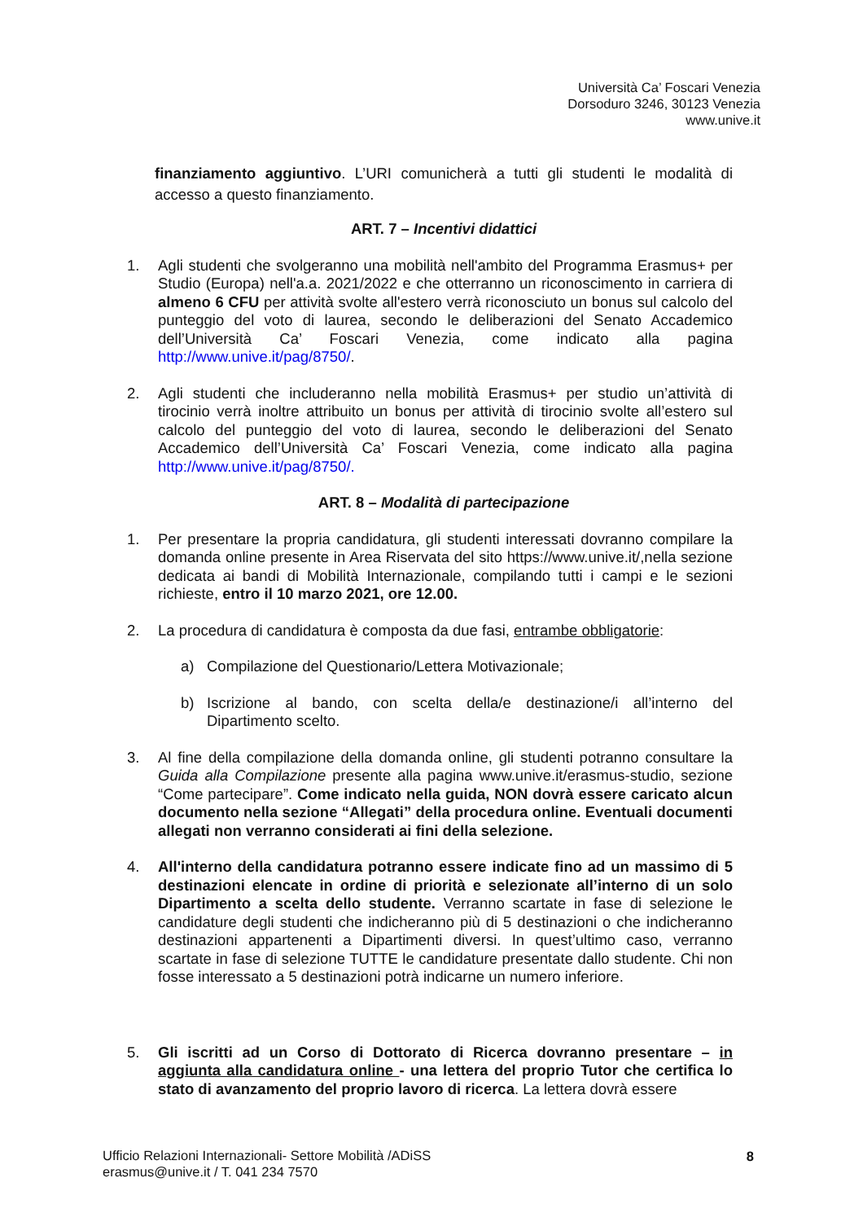Università Ca’ Foscari Venezia
Dorsoduro 3246, 30123 Venezia
www.unive.it
finanziamento aggiuntivo. L’URI comunicherà a tutti gli studenti le modalità di accesso a questo finanziamento.
ART. 7 – Incentivi didattici
1. Agli studenti che svolgeranno una mobilità nell'ambito del Programma Erasmus+ per Studio (Europa) nell'a.a. 2021/2022 e che otterranno un riconoscimento in carriera di almeno 6 CFU per attività svolte all'estero verrà riconosciuto un bonus sul calcolo del punteggio del voto di laurea, secondo le deliberazioni del Senato Accademico dell’Università Ca’ Foscari Venezia, come indicato alla pagina http://www.unive.it/pag/8750/.
2. Agli studenti che includeranno nella mobilità Erasmus+ per studio un’attività di tirocinio verrà inoltre attribuito un bonus per attività di tirocinio svolte all’estero sul calcolo del punteggio del voto di laurea, secondo le deliberazioni del Senato Accademico dell’Università Ca’ Foscari Venezia, come indicato alla pagina http://www.unive.it/pag/8750/.
ART. 8 – Modalità di partecipazione
1. Per presentare la propria candidatura, gli studenti interessati dovranno compilare la domanda online presente in Area Riservata del sito https://www.unive.it/,nella sezione dedicata ai bandi di Mobilità Internazionale, compilando tutti i campi e le sezioni richieste, entro il 10 marzo 2021, ore 12.00.
2. La procedura di candidatura è composta da due fasi, entrambe obbligatorie:
a) Compilazione del Questionario/Lettera Motivazionale;
b) Iscrizione al bando, con scelta della/e destinazione/i all’interno del Dipartimento scelto.
3. Al fine della compilazione della domanda online, gli studenti potranno consultare la Guida alla Compilazione presente alla pagina www.unive.it/erasmus-studio, sezione “Come partecipare”. Come indicato nella guida, NON dovrà essere caricato alcun documento nella sezione “Allegati” della procedura online. Eventuali documenti allegati non verranno considerati ai fini della selezione.
4. All'interno della candidatura potranno essere indicate fino ad un massimo di 5 destinazioni elencate in ordine di priorità e selezionate all’interno di un solo Dipartimento a scelta dello studente. Verranno scartate in fase di selezione le candidature degli studenti che indicheranno più di 5 destinazioni o che indicheranno destinazioni appartenenti a Dipartimenti diversi. In quest’ultimo caso, verranno scartate in fase di selezione TUTTE le candidature presentate dallo studente. Chi non fosse interessato a 5 destinazioni potrà indicarne un numero inferiore.
5. Gli iscritti ad un Corso di Dottorato di Ricerca dovranno presentare – in aggiunta alla candidatura online - una lettera del proprio Tutor che certifica lo stato di avanzamento del proprio lavoro di ricerca. La lettera dovrà essere
Ufficio Relazioni Internazionali- Settore Mobilità /ADiSS
erasmus@unive.it / T. 041 234 7570
8